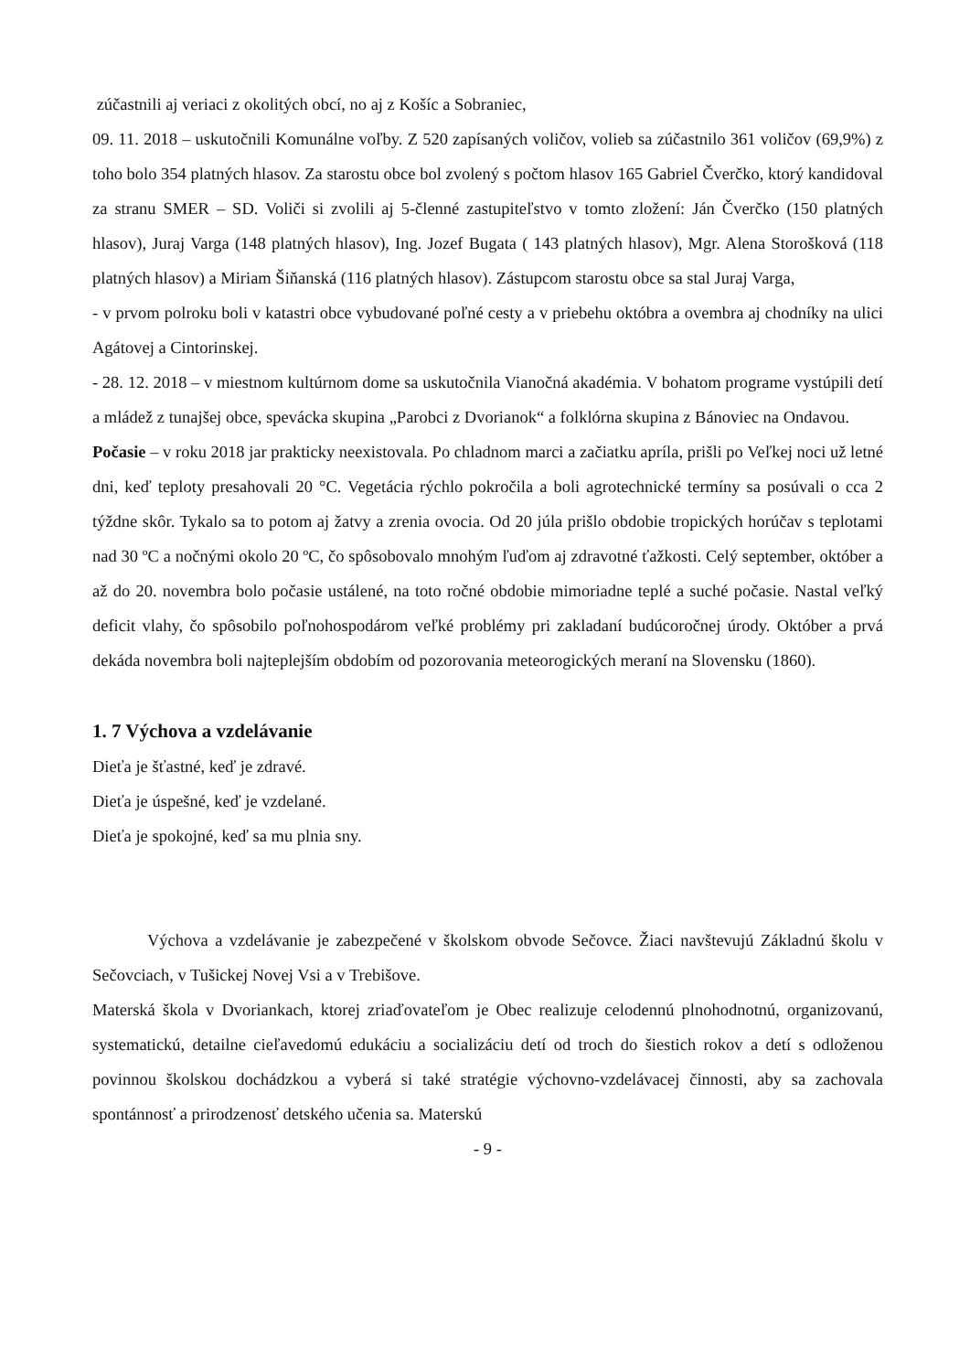zúčastnili aj veriaci z okolitých obcí, no aj z Košíc a Sobraniec,
09. 11. 2018 – uskutočnili Komunálne voľby. Z 520 zapísaných voličov, volieb sa zúčastnilo 361 voličov (69,9%) z toho bolo 354 platných hlasov. Za starostu obce bol zvolený s počtom hlasov 165 Gabriel Čverčko, ktorý kandidoval za stranu SMER – SD. Voliči si zvolili aj 5-členné zastupiteľstvo v tomto zložení: Ján Čverčko (150 platných hlasov), Juraj Varga (148 platných hlasov), Ing. Jozef Bugata ( 143 platných hlasov), Mgr. Alena Storošková (118 platných hlasov) a Miriam Šiňanská (116 platných hlasov). Zástupcom starostu obce sa stal Juraj Varga,
- v prvom polroku boli v katastri obce vybudované poľné cesty a v priebehu októbra a ovembra aj chodníky na ulici Agátovej a Cintorinskej.
- 28. 12. 2018 – v miestnom kultúrnom dome sa uskutočnila Vianočná akadémia. V bohatom programe vystúpili detí a mládež z tunajšej obce, spevácka skupina „Parobci z Dvorianok“ a folklórna skupina z Bánoviec na Ondavou.
Počasie – v roku 2018 jar prakticky neexistovala. Po chladnom marci a začiatku apríla, prišli po Veľkej noci už letné dni, keď teploty presahovali 20 °C. Vegetácia rýchlo pokročila a boli agrotechnické termíny sa posúvali o cca 2 týždne skôr. Tykalo sa to potom aj žatvy a zrenia ovocia. Od 20 júla prišlo obdobie tropických horúčav s teplotami nad 30 ºC a nočnými okolo 20 ºC, čo spôsobovalo mnohým ľuďom aj zdravotné ťažkosti. Celý september, október a až do 20. novembra bolo počasie ustálené, na toto ročné obdobie mimoriadne teplé a suché počasie. Nastal veľký deficit vlahy, čo spôsobilo poľnohospodárom veľké problémy pri zakladaní budúcoročnej úrody. Október a prvá dekáda novembra boli najteplejším obdobím od pozorovania meteorogických meraní na Slovensku (1860).
1. 7 Výchova a vzdelávanie
Dieťa je šťastné, keď je zdravé.
Dieťa je úspešné, keď je vzdelané.
Dieťa je spokojné, keď sa mu plnia sny.
Výchova a vzdelávanie je zabezpečené v školskom obvode Sečovce. Žiaci navštevujú Základnú školu v Sečovciach, v Tušickej Novej Vsi a v Trebišove.
Materská škola v Dvoriankach, ktorej zriaďovateľom je Obec realizuje celodennú plnohodnotnú, organizovanú, systematickú, detailne cieľavedomú edukáciu a socializáciu detí od troch do šiestich rokov a detí s odloženou povinnou školskou dochádzkou a vyberá si také stratégie výchovno-vzdelávacej činnosti, aby sa zachovala spontánnosť a prirodzenosť detského učenia sa. Materskú
- 9 -